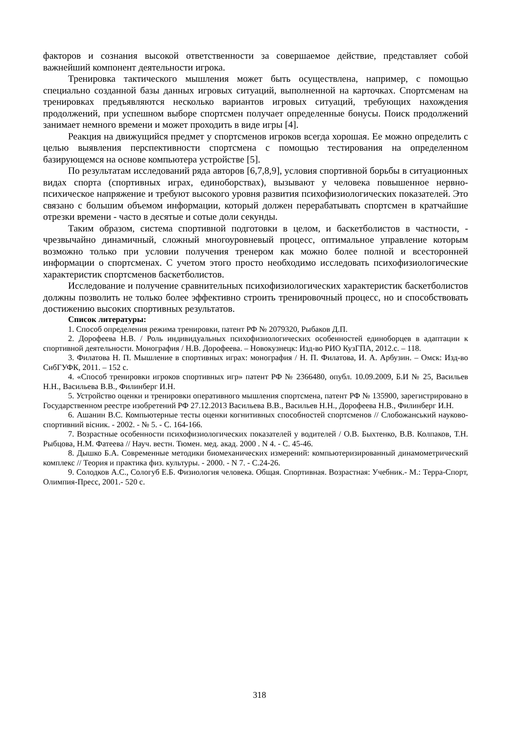факторов и сознания высокой ответственности за совершаемое действие, представляет собой важнейший компонент деятельности игрока.
Тренировка тактического мышления может быть осуществлена, например, с помощью специально созданной базы данных игровых ситуаций, выполненной на карточках. Спортсменам на тренировках предъявляются несколько вариантов игровых ситуаций, требующих нахождения продолжений, при успешном выборе спортсмен получает определенные бонусы. Поиск продолжений занимает немного времени и может проходить в виде игры [4].
Реакция на движущийся предмет у спортсменов игроков всегда хорошая. Ее можно определить с целью выявления перспективности спортсмена с помощью тестирования на определенном базирующемся на основе компьютера устройстве [5].
По результатам исследований ряда авторов [6,7,8,9], условия спортивной борьбы в ситуационных видах спорта (спортивных играх, единоборствах), вызывают у человека повышенное нервно-психическое напряжение и требуют высокого уровня развития психофизиологических показателей. Это связано с большим объемом информации, который должен перерабатывать спортсмен в кратчайшие отрезки времени - часто в десятые и сотые доли секунды.
Таким образом, система спортивной подготовки в целом, и баскетболистов в частности, - чрезвычайно динамичный, сложный многоуровневый процесс, оптимальное управление которым возможно только при условии получения тренером как можно более полной и всесторонней информации о спортсменах. С учетом этого просто необходимо исследовать психофизиологические характеристик спортсменов баскетболистов.
Исследование и получение сравнительных психофизиологических характеристик баскетболистов должны позволить не только более эффективно строить тренировочный процесс, но и способствовать достижению высоких спортивных результатов.
Список литературы:
1. Способ определения режима тренировки, патент РФ № 2079320, Рыбаков Д.П.
2. Дорофеева Н.В. / Роль индивидуальных психофизиологических особенностей единоборцев в адаптации к спортивной деятельности. Монография / Н.В. Дорофеева. – Новокузнецк: Изд-во РИО КузГПА, 2012.с. – 118.
3. Филатова Н. П. Мышление в спортивных играх: монография / Н. П. Филатова, И. А. Арбузин. – Омск: Изд-во СибГУФК, 2011. – 152 с.
4. «Способ тренировки игроков спортивных игр» патент РФ № 2366480, опубл. 10.09.2009, Б.И № 25, Васильев Н.Н., Васильева В.В., Филинберг И.Н.
5. Устройство оценки и тренировки оперативного мышления спортсмена, патент РФ № 135900, зарегистрировано в Государственном реестре изобретений РФ 27.12.2013 Васильева В.В., Васильев Н.Н., Дорофеева Н.В., Филинберг И.Н.
6. Ашанин В.С. Компьютерные тесты оценки когнитивных способностей спортсменов // Слобожанський науково-спортивний вісник. - 2002. - № 5. - С. 164-166.
7. Возрастные особенности психофизиологических показателей у водителей / О.В. Быхтенко, В.В. Колпаков, Т.Н. Рыбцова, Н.М. Фатеева // Науч. вестн. Тюмен. мед. акад. 2000 . N 4. - С. 45-46.
8. Дышко Б.А. Современные методики биомеханических измерений: компьютеризированный динамометрический комплекс // Теория и практика физ. культуры. - 2000. - N 7. - С.24-26.
9. Солодков А.С., Сологуб Е.Б. Физиология человека. Общая. Спортивная. Возрастная: Учебник.- М.: Терра-Спорт, Олимпия-Пресс, 2001.- 520 с.
318